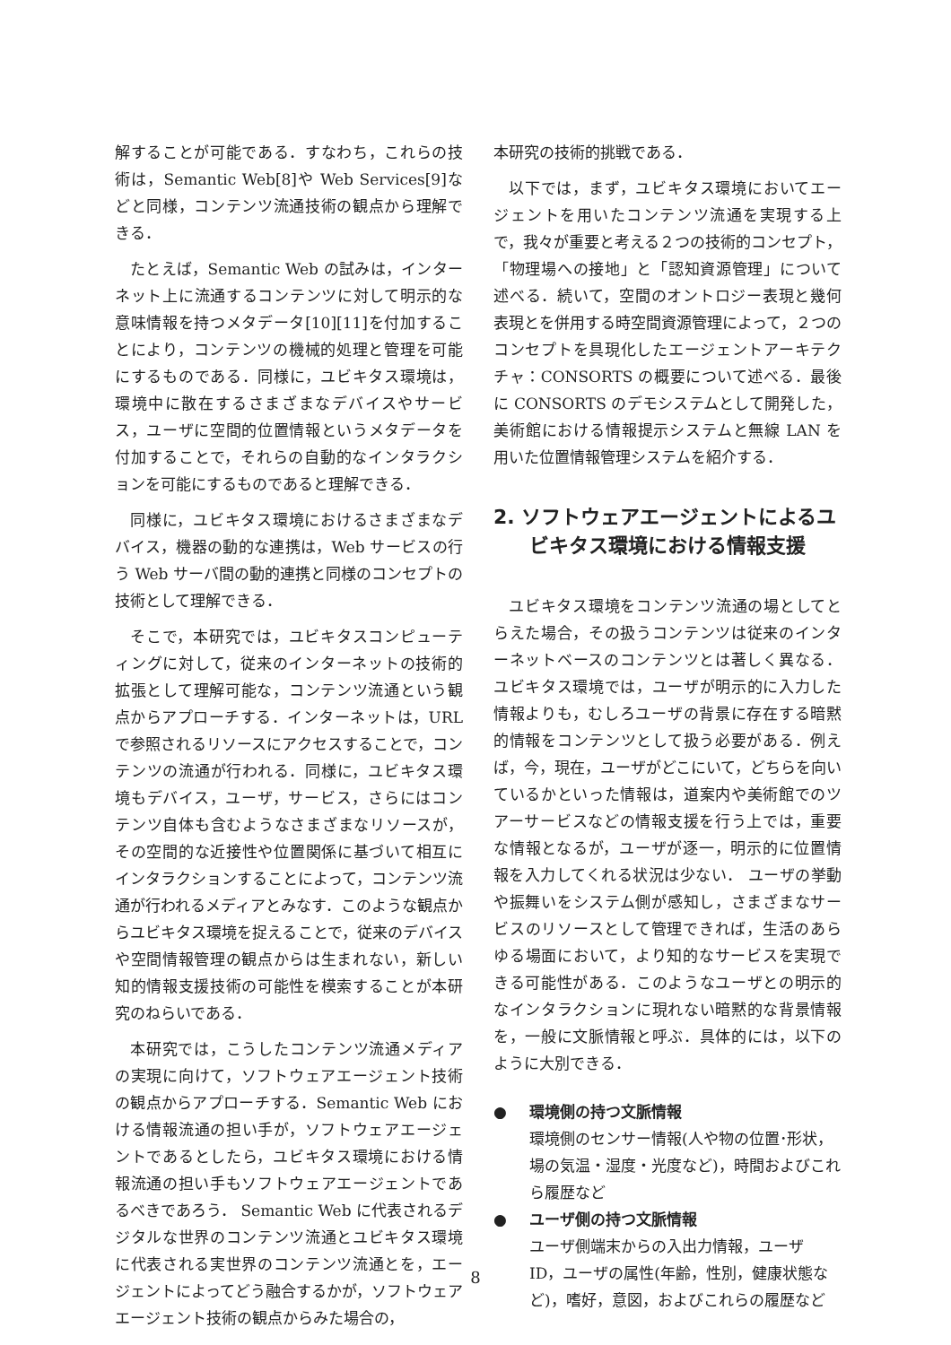解することが可能である．すなわち，これらの技術は，Semantic Web[8]や Web Services[9]などと同様，コンテンツ流通技術の観点から理解できる．
たとえば，Semantic Web の試みは，インターネット上に流通するコンテンツに対して明示的な意味情報を持つメタデータ[10][11]を付加することにより，コンテンツの機械的処理と管理を可能にするものである．同様に，ユビキタス環境は，環境中に散在するさまざまなデバイスやサービス，ユーザに空間的位置情報というメタデータを付加することで，それらの自動的なインタラクションを可能にするものであると理解できる．
同様に，ユビキタス環境におけるさまざまなデバイス，機器の動的な連携は，Web サービスの行う Web サーバ間の動的連携と同様のコンセプトの技術として理解できる．
そこで，本研究では，ユビキタスコンピューティングに対して，従来のインターネットの技術的拡張として理解可能な，コンテンツ流通という観点からアプローチする．インターネットは，URL で参照されるリソースにアクセスすることで，コンテンツの流通が行われる．同様に，ユビキタス環境もデバイス，ユーザ，サービス，さらにはコンテンツ自体も含むようなさまざまなリソースが，その空間的な近接性や位置関係に基づいて相互にインタラクションすることによって，コンテンツ流通が行われるメディアとみなす．このような観点からユビキタス環境を捉えることで，従来のデバイスや空間情報管理の観点からは生まれない，新しい知的情報支援技術の可能性を模索することが本研究のねらいである．
本研究では，こうしたコンテンツ流通メディアの実現に向けて，ソフトウェアエージェント技術の観点からアプローチする．Semantic Web における情報流通の担い手が，ソフトウェアエージェントであるとしたら，ユビキタス環境における情報流通の担い手もソフトウェアエージェントであるべきであろう． Semantic Web に代表されるデジタルな世界のコンテンツ流通とユビキタス環境に代表される実世界のコンテンツ流通とを，エージェントによってどう融合するかが，ソフトウェアエージェント技術の観点からみた場合の，
本研究の技術的挑戦である．
以下では，まず，ユビキタス環境においてエージェントを用いたコンテンツ流通を実現する上で，我々が重要と考える２つの技術的コンセプト，「物理場への接地」と「認知資源管理」について述べる．続いて，空間のオントロジー表現と幾何表現とを併用する時空間資源管理によって，２つのコンセプトを具現化したエージェントアーキテクチャ：CONSORTS の概要について述べる．最後に CONSORTS のデモシステムとして開発した，美術館における情報提示システムと無線 LAN を用いた位置情報管理システムを紹介する．
2. ソフトウェアエージェントによるユビキタス環境における情報支援
ユビキタス環境をコンテンツ流通の場としてとらえた場合，その扱うコンテンツは従来のインターネットベースのコンテンツとは著しく異なる．ユビキタス環境では，ユーザが明示的に入力した情報よりも，むしろユーザの背景に存在する暗黙的情報をコンテンツとして扱う必要がある．例えば，今，現在，ユーザがどこにいて，どちらを向いているかといった情報は，道案内や美術館でのツアーサービスなどの情報支援を行う上では，重要な情報となるが，ユーザが逐一，明示的に位置情報を入力してくれる状況は少ない． ユーザの挙動や振舞いをシステム側が感知し，さまざまなサービスのリソースとして管理できれば，生活のあらゆる場面において，より知的なサービスを実現できる可能性がある．このようなユーザとの明示的なインタラクションに現れない暗黙的な背景情報を，一般に文脈情報と呼ぶ．具体的には，以下のように大別できる．
● 環境側の持つ文脈情報
環境側のセンサー情報(人や物の位置･形状，場の気温・湿度・光度など)，時間およびこれら履歴など
● ユーザ側の持つ文脈情報
ユーザ側端末からの入出力情報，ユーザ ID，ユーザの属性(年齢，性別，健康状態など)，嗜好，意図，およびこれらの履歴など
8